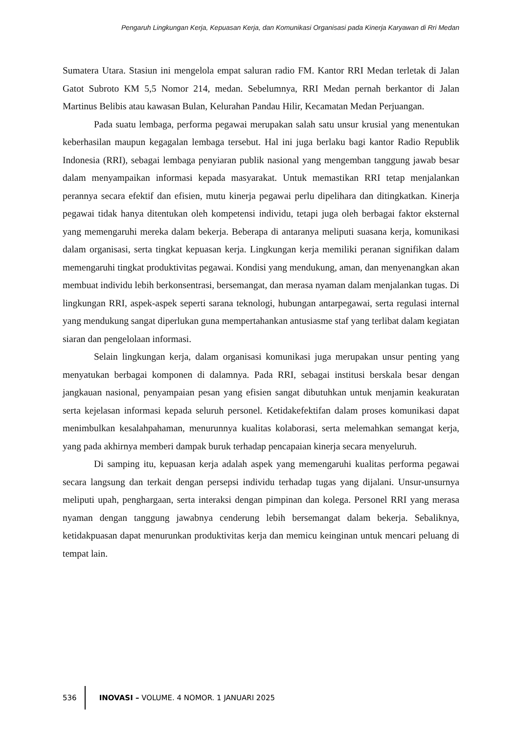Pengaruh Lingkungan Kerja, Kepuasan Kerja, dan Komunikasi Organisasi pada Kinerja Karyawan di Rri Medan
Sumatera Utara. Stasiun ini mengelola empat saluran radio FM. Kantor RRI Medan terletak di Jalan Gatot Subroto KM 5,5 Nomor 214, medan. Sebelumnya, RRI Medan pernah berkantor di Jalan Martinus Belibis atau kawasan Bulan, Kelurahan Pandau Hilir, Kecamatan Medan Perjuangan.
Pada suatu lembaga, performa pegawai merupakan salah satu unsur krusial yang menentukan keberhasilan maupun kegagalan lembaga tersebut. Hal ini juga berlaku bagi kantor Radio Republik Indonesia (RRI), sebagai lembaga penyiaran publik nasional yang mengemban tanggung jawab besar dalam menyampaikan informasi kepada masyarakat. Untuk memastikan RRI tetap menjalankan perannya secara efektif dan efisien, mutu kinerja pegawai perlu dipelihara dan ditingkatkan. Kinerja pegawai tidak hanya ditentukan oleh kompetensi individu, tetapi juga oleh berbagai faktor eksternal yang memengaruhi mereka dalam bekerja. Beberapa di antaranya meliputi suasana kerja, komunikasi dalam organisasi, serta tingkat kepuasan kerja. Lingkungan kerja memiliki peranan signifikan dalam memengaruhi tingkat produktivitas pegawai. Kondisi yang mendukung, aman, dan menyenangkan akan membuat individu lebih berkonsentrasi, bersemangat, dan merasa nyaman dalam menjalankan tugas. Di lingkungan RRI, aspek-aspek seperti sarana teknologi, hubungan antarpegawai, serta regulasi internal yang mendukung sangat diperlukan guna mempertahankan antusiasme staf yang terlibat dalam kegiatan siaran dan pengelolaan informasi.
Selain lingkungan kerja, dalam organisasi komunikasi juga merupakan unsur penting yang menyatukan berbagai komponen di dalamnya. Pada RRI, sebagai institusi berskala besar dengan jangkauan nasional, penyampaian pesan yang efisien sangat dibutuhkan untuk menjamin keakuratan serta kejelasan informasi kepada seluruh personel. Ketidakefektifan dalam proses komunikasi dapat menimbulkan kesalahpahaman, menurunnya kualitas kolaborasi, serta melemahkan semangat kerja, yang pada akhirnya memberi dampak buruk terhadap pencapaian kinerja secara menyeluruh.
Di samping itu, kepuasan kerja adalah aspek yang memengaruhi kualitas performa pegawai secara langsung dan terkait dengan persepsi individu terhadap tugas yang dijalani. Unsur-unsurnya meliputi upah, penghargaan, serta interaksi dengan pimpinan dan kolega. Personel RRI yang merasa nyaman dengan tanggung jawabnya cenderung lebih bersemangat dalam bekerja. Sebaliknya, ketidakpuasan dapat menurunkan produktivitas kerja dan memicu keinginan untuk mencari peluang di tempat lain.
536
INOVASI – VOLUME. 4 NOMOR. 1 JANUARI 2025